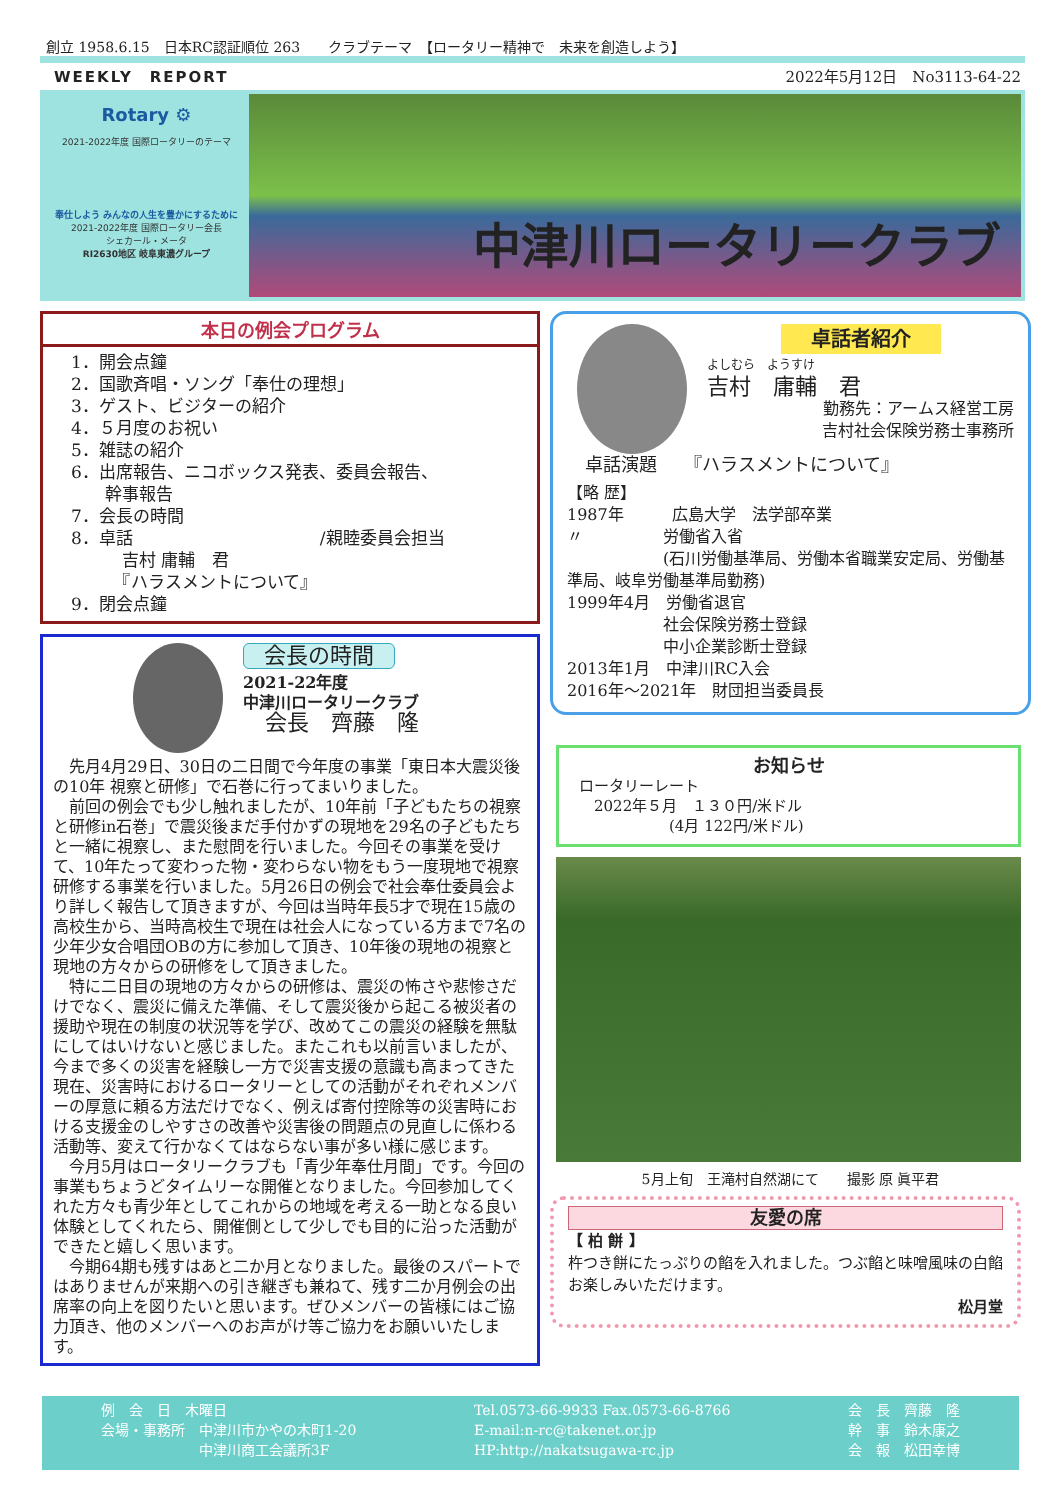創立 1958.6.15　日本RC認証順位 263　　クラブテーマ　【ロータリー精神で　未来を創造しよう】
WEEKLY　REPORT 2022年5月12日　No3113-64-22
Rotary ⚙
2021-2022年度 国際ロータリーのテーマ
奉仕しよう みんなの人生を豊かにするために
2021-2022年度 国際ロータリー会長
シェカール・メータ
RI2630地区 岐阜東濃グループ
中津川ロータリークラブ
本日の例会プログラム
1．開会点鐘
2．国歌斉唱・ソング「奉仕の理想」
3．ゲスト、ビジターの紹介
4．５月度のお祝い
5．雑誌の紹介
6．出席報告、ニコボックス発表、委員会報告、
　　幹事報告
7．会長の時間
8．卓話　　　　　　　　　　　/親睦委員会担当
　　　吉村 庸輔　君
　　　『ハラスメントについて』
9．閉会点鐘
会長の時間
2021-22年度
中津川ロータリークラブ
　会長　齊藤　隆
　先月4月29日、30日の二日間で今年度の事業「東日本大震災後の10年 視察と研修」で石巻に行ってまいりました。
　前回の例会でも少し触れましたが、10年前「子どもたちの視察と研修in石巻」で震災後まだ手付かずの現地を29名の子どもたちと一緒に視察し、また慰問を行いました。今回その事業を受けて、10年たって変わった物・変わらない物をもう一度現地で視察研修する事業を行いました。5月26日の例会で社会奉仕委員会より詳しく報告して頂きますが、今回は当時年長5才で現在15歳の高校生から、当時高校生で現在は社会人になっている方まで7名の少年少女合唱団OBの方に参加して頂き、10年後の現地の視察と現地の方々からの研修をして頂きました。
　特に二日目の現地の方々からの研修は、震災の怖さや悲惨さだけでなく、震災に備えた準備、そして震災後から起こる被災者の援助や現在の制度の状況等を学び、改めてこの震災の経験を無駄にしてはいけないと感じました。またこれも以前言いましたが、今まで多くの災害を経験し一方で災害支援の意識も高まってきた現在、災害時におけるロータリーとしての活動がそれぞれメンバーの厚意に頼る方法だけでなく、例えば寄付控除等の災害時における支援金のしやすさの改善や災害後の問題点の見直しに係わる活動等、変えて行かなくてはならない事が多い様に感じます。
　今月5月はロータリークラブも「青少年奉仕月間」です。今回の事業もちょうどタイムリーな開催となりました。今回参加してくれた方々も青少年としてこれからの地域を考える一助となる良い体験としてくれたら、開催側として少しでも目的に沿った活動ができたと嬉しく思います。
　今期64期も残すはあと二か月となりました。最後のスパートではありませんが来期への引き継ぎも兼ねて、残す二か月例会の出席率の向上を図りたいと思います。ぜひメンバーの皆様にはご協力頂き、他のメンバーへのお声がけ等ご協力をお願いいたします。
卓話者紹介
よしむら　ようすけ
吉村　庸輔　君
勤務先：アームス経営工房
吉村社会保険労務士事務所
　卓話演題　　『ハラスメントについて』
【略 歴】
1987年　　　広島大学　法学部卒業
〃　　　　　労働省入省
　　　　　　(石川労働基準局、労働本省職業安定局、労働基準局、岐阜労働基準局勤務)
1999年4月　労働省退官
　　　　　　社会保険労務士登録
　　　　　　中小企業診断士登録
2013年1月　中津川RC入会
2016年～2021年　財団担当委員長
お知らせ
ロータリーレート
　2022年５月　１３０円/米ドル
　　　　　　(4月 122円/米ドル)
5月上旬　王滝村自然湖にて　　撮影 原 眞平君
友愛の席
【 柏 餅 】
杵つき餅にたっぷりの餡を入れました。つぶ餡と味噌風味の白餡お楽しみいただけます。
松月堂
例　会　日　木曜日
会場・事務所　中津川市かやの木町1-20
　　　　　　　中津川商工会議所3F
Tel.0573-66-9933 Fax.0573-66-8766
E-mail:n-rc@takenet.or.jp
HP:http://nakatsugawa-rc.jp
会　長　齊藤　隆
幹　事　鈴木康之
会　報　松田幸博